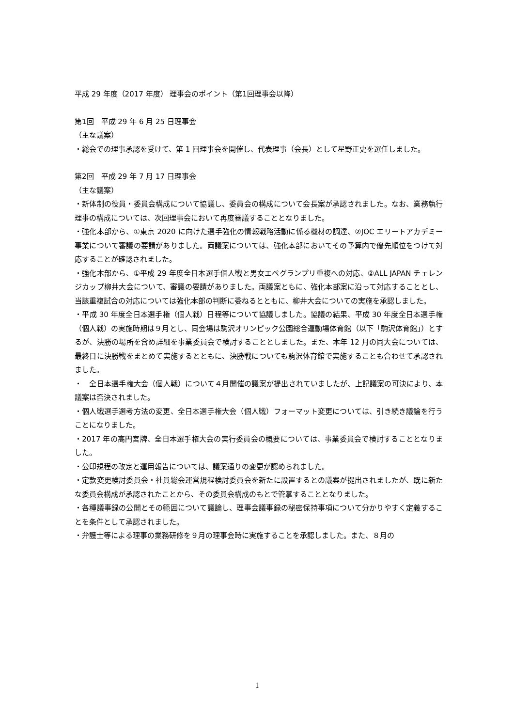平成 29 年度（2017 年度） 理事会のポイント（第1回理事会以降）
第1回　平成 29 年 6 月 25 日理事会
（主な議案）
・総会での理事承認を受けて、第 1 回理事会を開催し、代表理事（会長）として星野正史を選任しました。
第2回　平成 29 年 7 月 17 日理事会
（主な議案）
・新体制の役員・委員会構成について協議し、委員会の構成について会長案が承認されました。なお、業務執行理事の構成については、次回理事会において再度審議することとなりました。
・強化本部から、①東京 2020 に向けた選手強化の情報戦略活動に係る機材の調達、②JOC エリートアカデミー事業について審議の要請がありました。両議案については、強化本部においてその予算内で優先順位をつけて対応することが確認されました。
・強化本部から、①平成 29 年度全日本選手個人戦と男女エペグランプリ重複への対応、②ALL JAPAN チェレンジカップ柳井大会について、審議の要請がありました。両議案ともに、強化本部案に沿って対応することとし、当該重複試合の対応については強化本部の判断に委ねるとともに、柳井大会についての実施を承認しました。
・平成 30 年度全日本選手権（個人戦）日程等について協議しました。協議の結果、平成 30 年度全日本選手権（個人戦）の実施時期は９月とし、同会場は駒沢オリンピック公園総合運動場体育館（以下「駒沢体育館」）とするが、決勝の場所を含め詳細を事業委員会で検討することとしました。また、本年 12 月の同大会については、最終日に決勝戦をまとめて実施するとともに、決勝戦についても駒沢体育館で実施することも合わせて承認されました。
・　全日本選手権大会（個人戦）について４月開催の議案が提出されていましたが、上記議案の可決により、本議案は否決されました。
・個人戦選手選考方法の変更、全日本選手権大会（個人戦）フォーマット変更については、引き続き議論を行うことになりました。
・2017 年の高円宮牌、全日本選手権大会の実行委員会の概要については、事業委員会で検討することとなりました。
・公印規程の改定と運用報告については、議案通りの変更が認められました。
・定款変更検討委員会・社員総会運営規程検討委員会を新たに設置するとの議案が提出されましたが、既に新たな委員会構成が承認されたことから、その委員会構成のもとで管掌することとなりました。
・各種議事録の公開とその範囲について議論し、理事会議事録の秘密保持事項について分かりやすく定義することを条件として承認されました。
・弁護士等による理事の業務研修を９月の理事会時に実施することを承認しました。また、８月の
1